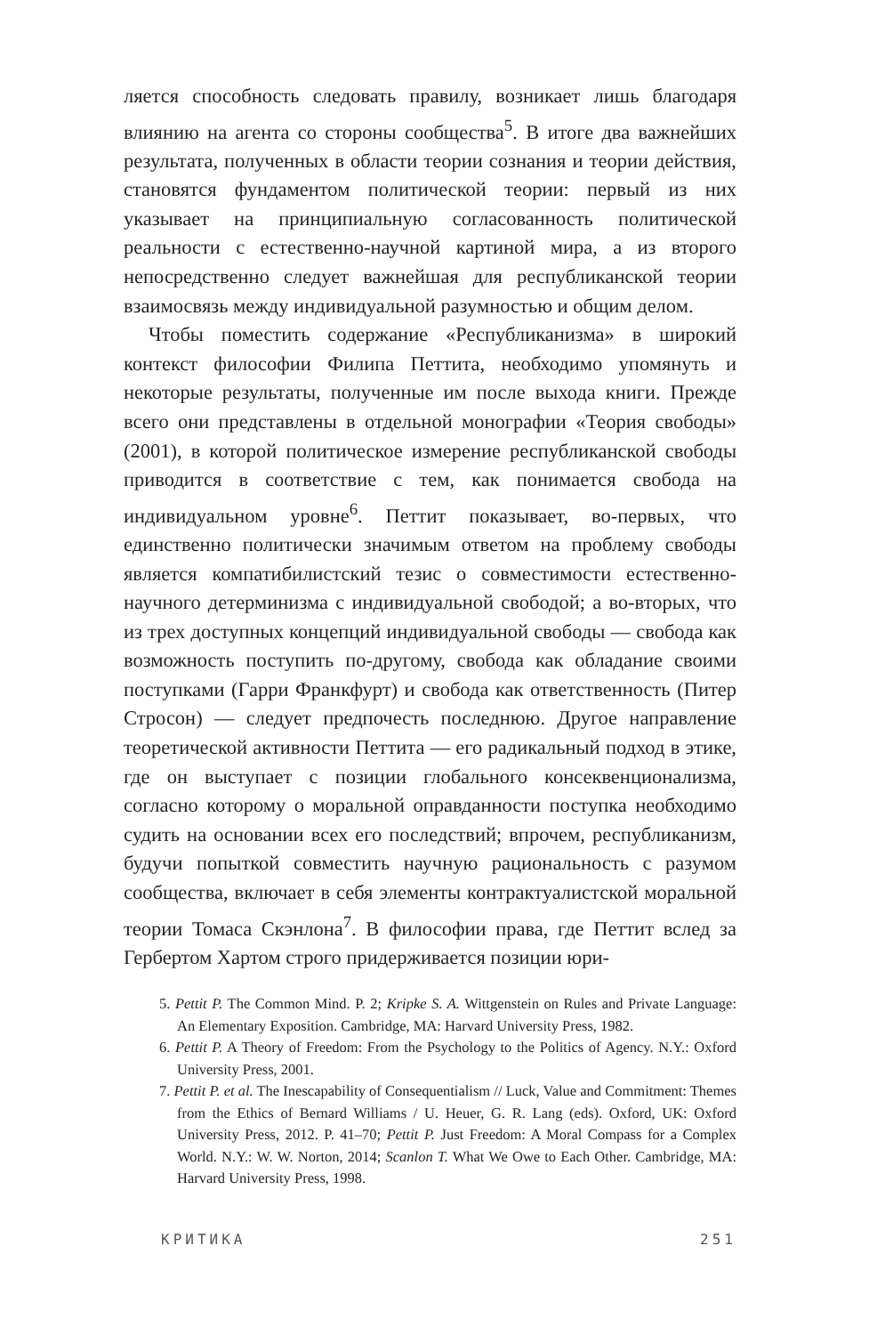ляется способность следовать правилу, возникает лишь благодаря влиянию на агента со стороны сообщества<sup>5</sup>. В итоге два важнейших результата, полученных в области теории сознания и теории действия, становятся фундаментом политической теории: первый из них указывает на принципиальную согласованность политической реальности с естественно-научной картиной мира, а из второго непосредственно следует важнейшая для республиканской теории взаимосвязь между индивидуальной разумностью и общим делом.
Чтобы поместить содержание «Республиканизма» в широкий контекст философии Филипа Петтита, необходимо упомянуть и некоторые результаты, полученные им после выхода книги. Прежде всего они представлены в отдельной монографии «Теория свободы» (2001), в которой политическое измерение республиканской свободы приводится в соответствие с тем, как понимается свобода на индивидуальном уровне<sup>6</sup>. Петтит показывает, во-первых, что единственно политически значимым ответом на проблему свободы является компатибилистский тезис о совместимости естественно-научного детерминизма с индивидуальной свободой; а во-вторых, что из трех доступных концепций индивидуальной свободы — свобода как возможность поступить по-другому, свобода как обладание своими поступками (Гарри Франкфурт) и свобода как ответственность (Питер Стросон) — следует предпочесть последнюю. Другое направление теоретической активности Петтита — его радикальный подход в этике, где он выступает с позиции глобального консеквенционализма, согласно которому о моральной оправданности поступка необходимо судить на основании всех его последствий; впрочем, республиканизм, будучи попыткой совместить научную рациональность с разумом сообщества, включает в себя элементы контрактуалистской моральной теории Томаса Скэнлона<sup>7</sup>. В философии права, где Петтит вслед за Гербертом Хартом строго придерживается позиции юри-
5. Pettit P. The Common Mind. P. 2; Kripke S. A. Wittgenstein on Rules and Private Language: An Elementary Exposition. Cambridge, MA: Harvard University Press, 1982.
6. Pettit P. A Theory of Freedom: From the Psychology to the Politics of Agency. N.Y.: Oxford University Press, 2001.
7. Pettit P. et al. The Inescapability of Consequentialism // Luck, Value and Commitment: Themes from the Ethics of Bernard Williams / U. Heuer, G. R. Lang (eds). Oxford, UK: Oxford University Press, 2012. P. 41–70; Pettit P. Just Freedom: A Moral Compass for a Complex World. N.Y.: W. W. Norton, 2014; Scanlon T. What We Owe to Each Other. Cambridge, MA: Harvard University Press, 1998.
КРИТИКА 251